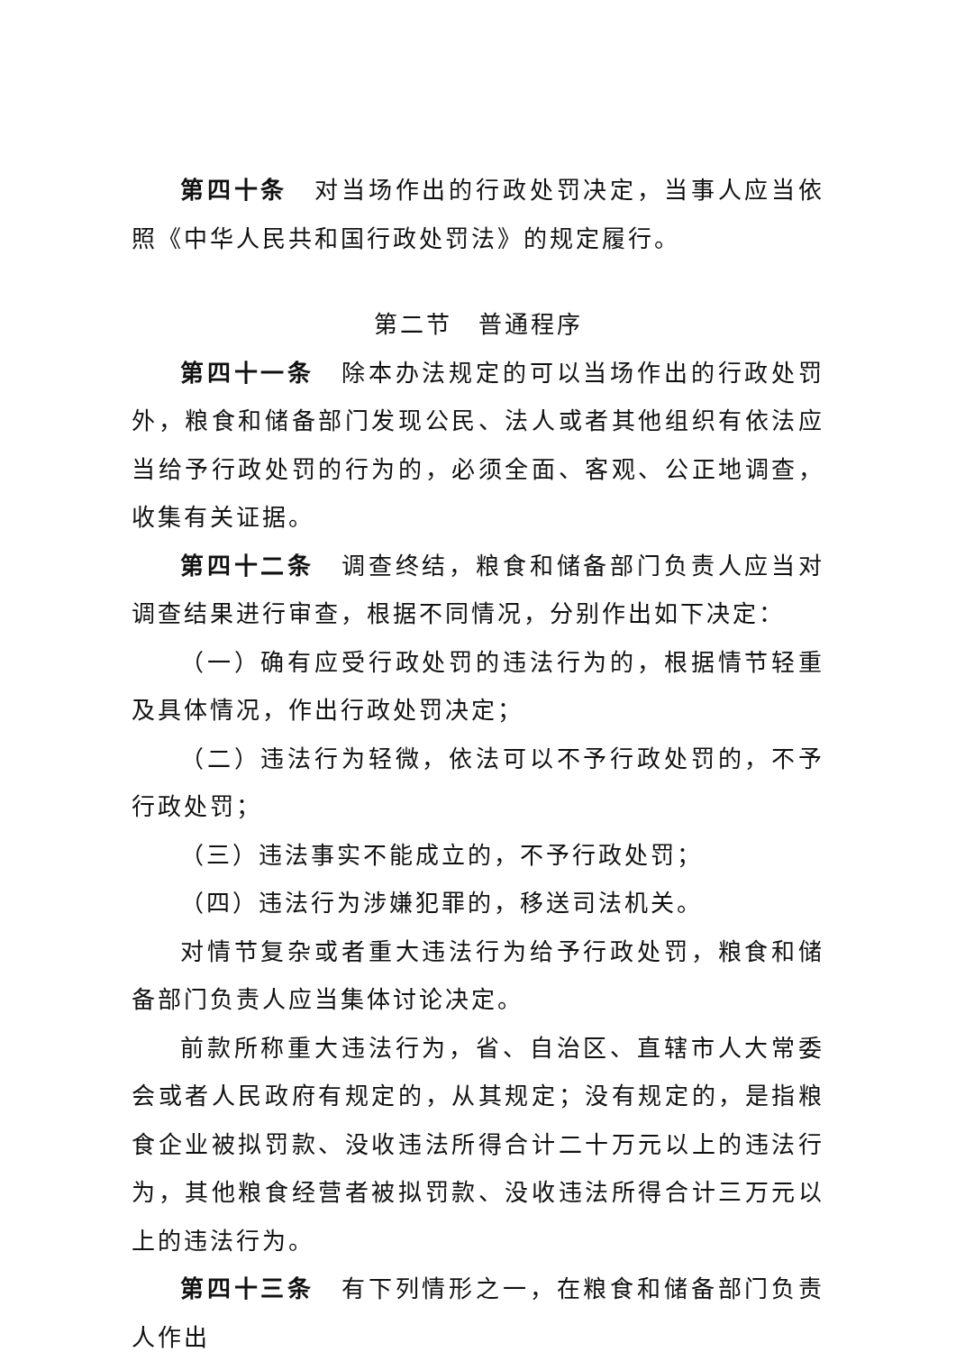第四十条　对当场作出的行政处罚决定，当事人应当依照《中华人民共和国行政处罚法》的规定履行。
第二节　普通程序
第四十一条　除本办法规定的可以当场作出的行政处罚外，粮食和储备部门发现公民、法人或者其他组织有依法应当给予行政处罚的行为的，必须全面、客观、公正地调查，收集有关证据。
第四十二条　调查终结，粮食和储备部门负责人应当对调查结果进行审查，根据不同情况，分别作出如下决定：
（一）确有应受行政处罚的违法行为的，根据情节轻重及具体情况，作出行政处罚决定；
（二）违法行为轻微，依法可以不予行政处罚的，不予行政处罚；
（三）违法事实不能成立的，不予行政处罚；
（四）违法行为涉嫌犯罪的，移送司法机关。
对情节复杂或者重大违法行为给予行政处罚，粮食和储备部门负责人应当集体讨论决定。
前款所称重大违法行为，省、自治区、直辖市人大常委会或者人民政府有规定的，从其规定；没有规定的，是指粮食企业被拟罚款、没收违法所得合计二十万元以上的违法行为，其他粮食经营者被拟罚款、没收违法所得合计三万元以上的违法行为。
第四十三条　有下列情形之一，在粮食和储备部门负责人作出